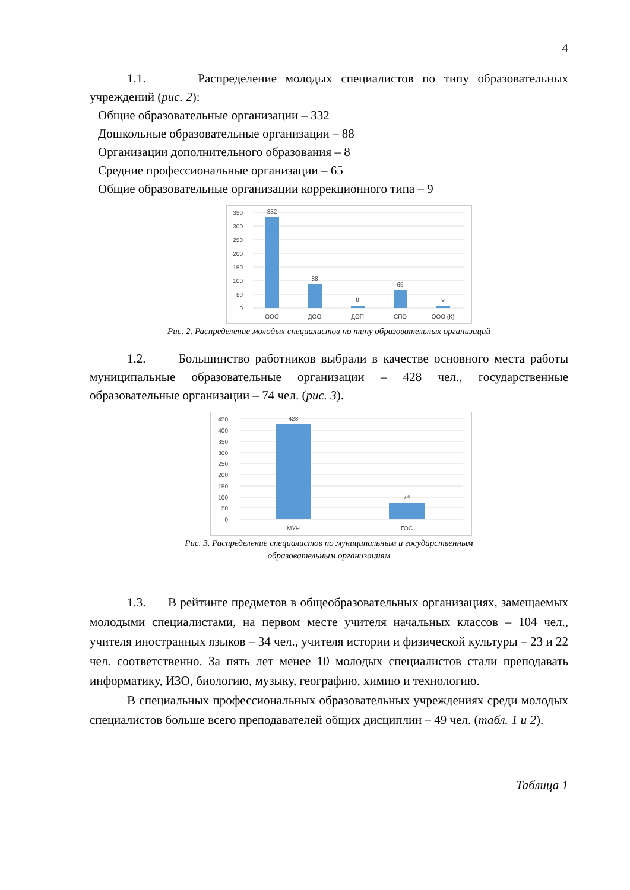4
1.1. Распределение молодых специалистов по типу образовательных учреждений (рис. 2):
Общие образовательные организации – 332
Дошкольные образовательные организации – 88
Организации дополнительного образования – 8
Средние профессиональные организации – 65
Общие образовательные организации коррекционного типа – 9
350
300
250
200
150
100
50
0
332
88
8
65
9
ООО
ДОО
ДОП
СПО
ООО (К)
Рис. 2. Распределение молодых специалистов по типу образовательных организаций
1.2. Большинство работников выбрали в качестве основного места работы муниципальные образовательные организации – 428 чел., государственные образовательные организации – 74 чел. (рис. 3).
450
400
350
300
250
200
150
100
50
0
428
74
МУН
ГОС
Рис. 3. Распределение специалистов по муниципальным и государственным
образовательным организациям
1.3. В рейтинге предметов в общеобразовательных организациях, замещаемых молодыми специалистами, на первом месте учителя начальных классов – 104 чел., учителя иностранных языков – 34 чел., учителя истории и физической культуры – 23 и 22 чел. соответственно. За пять лет менее 10 молодых специалистов стали преподавать информатику, ИЗО, биологию, музыку, географию, химию и технологию.
В специальных профессиональных образовательных учреждениях среди молодых специалистов больше всего преподавателей общих дисциплин – 49 чел. (табл. 1 и 2).
Таблица 1